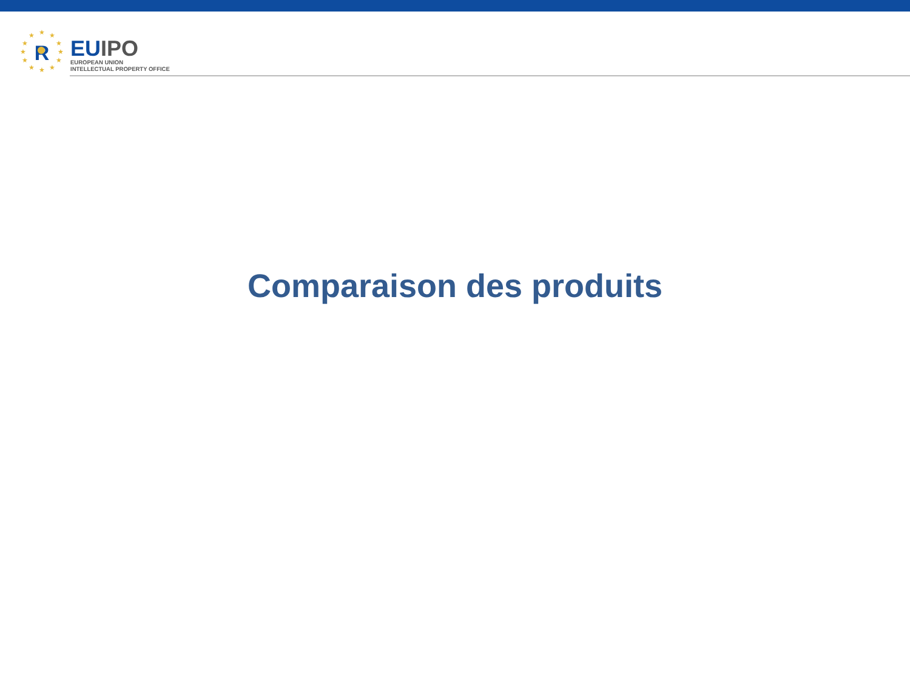★
★
★
★
★
★
★
★
★
★
★
★
R
EU IPO
EUROPEAN UNION
INTELLECTUAL PROPERTY OFFICE
Comparaison des produits